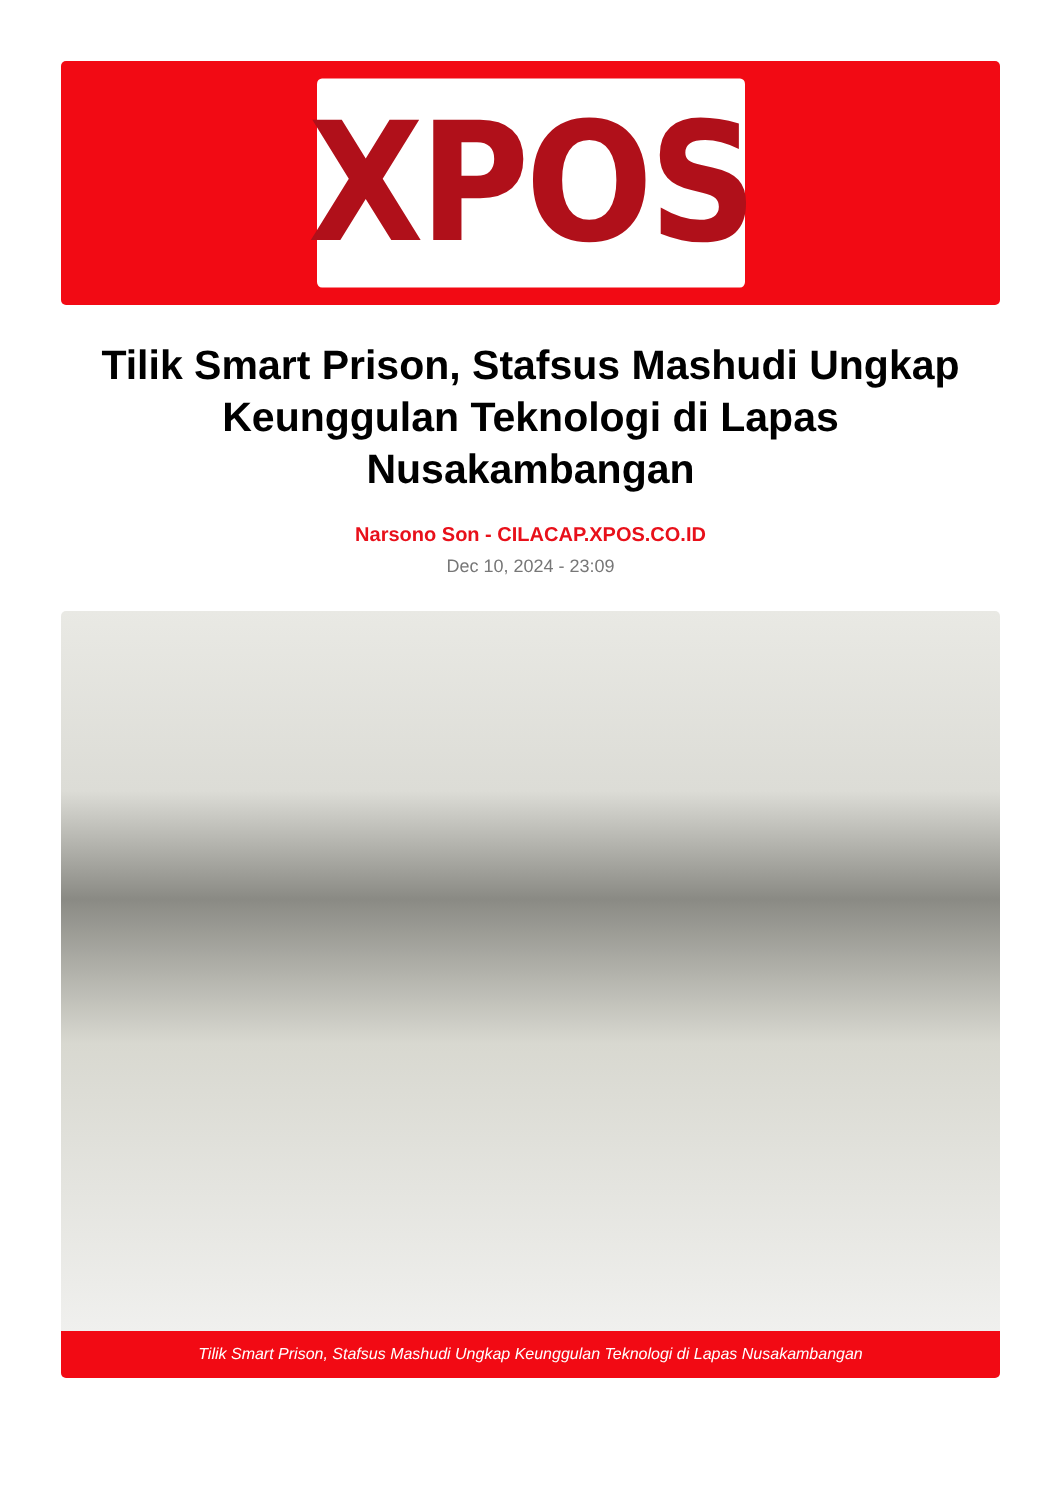XPOS
Tilik Smart Prison, Stafsus Mashudi Ungkap Keunggulan Teknologi di Lapas Nusakambangan
Narsono Son - CILACAP.XPOS.CO.ID
Dec 10, 2024 - 23:09
Tilik Smart Prison, Stafsus Mashudi Ungkap Keunggulan Teknologi di Lapas Nusakambangan